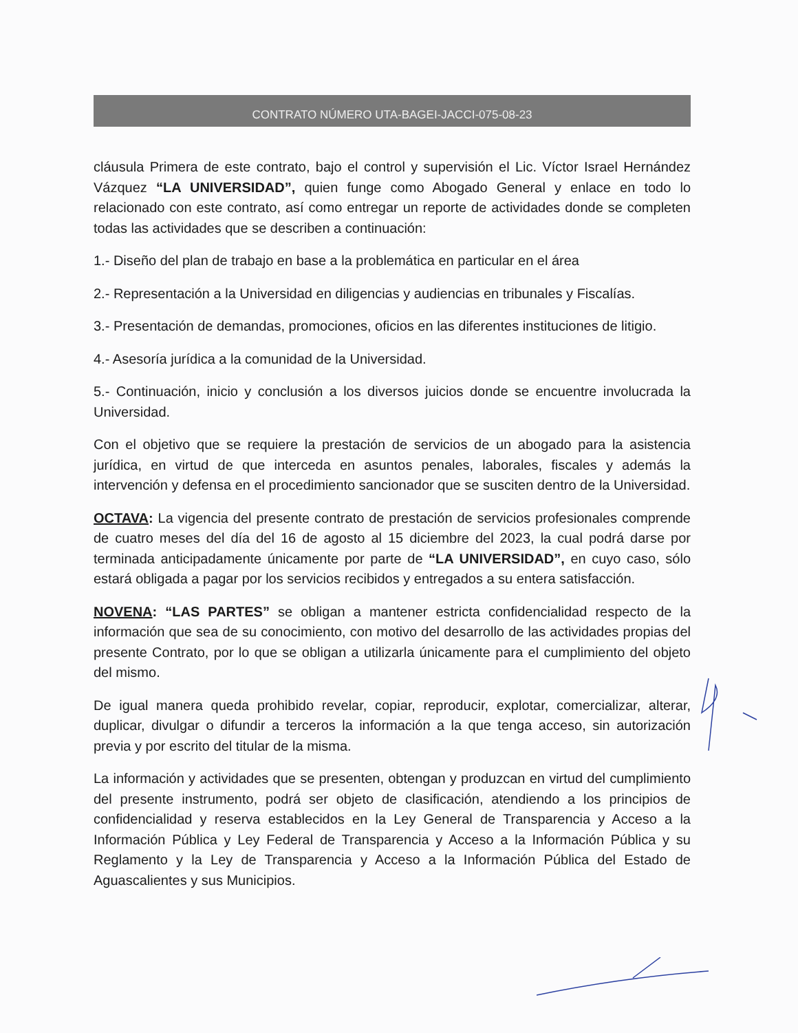CONTRATO NÚMERO UTA-BAGEI-JACCI-075-08-23
cláusula Primera de este contrato, bajo el control y supervisión el Lic. Víctor Israel Hernández Vázquez “LA UNIVERSIDAD”, quien funge como Abogado General y enlace en todo lo relacionado con este contrato, así como entregar un reporte de actividades donde se completen todas las actividades que se describen a continuación:
1.- Diseño del plan de trabajo en base a la problemática en particular en el área
2.- Representación a la Universidad en diligencias y audiencias en tribunales y Fiscalías.
3.- Presentación de demandas, promociones, oficios en las diferentes instituciones de litigio.
4.- Asesoría jurídica a la comunidad de la Universidad.
5.- Continuación, inicio y conclusión a los diversos juicios donde se encuentre involucrada la Universidad.
Con el objetivo que se requiere la prestación de servicios de un abogado para la asistencia jurídica, en virtud de que interceda en asuntos penales, laborales, fiscales y además la intervención y defensa en el procedimiento sancionador que se susciten dentro de la Universidad.
OCTAVA: La vigencia del presente contrato de prestación de servicios profesionales comprende de cuatro meses del día del 16 de agosto al 15 diciembre del 2023, la cual podrá darse por terminada anticipadamente únicamente por parte de “LA UNIVERSIDAD”, en cuyo caso, sólo estará obligada a pagar por los servicios recibidos y entregados a su entera satisfacción.
NOVENA: “LAS PARTES” se obligan a mantener estricta confidencialidad respecto de la información que sea de su conocimiento, con motivo del desarrollo de las actividades propias del presente Contrato, por lo que se obligan a utilizarla únicamente para el cumplimiento del objeto del mismo.
De igual manera queda prohibido revelar, copiar, reproducir, explotar, comercializar, alterar, duplicar, divulgar o difundir a terceros la información a la que tenga acceso, sin autorización previa y por escrito del titular de la misma.
La información y actividades que se presenten, obtengan y produzcan en virtud del cumplimiento del presente instrumento, podrá ser objeto de clasificación, atendiendo a los principios de confidencialidad y reserva establecidos en la Ley General de Transparencia y Acceso a la Información Pública y Ley Federal de Transparencia y Acceso a la Información Pública y su Reglamento y la Ley de Transparencia y Acceso a la Información Pública del Estado de Aguascalientes y sus Municipios.